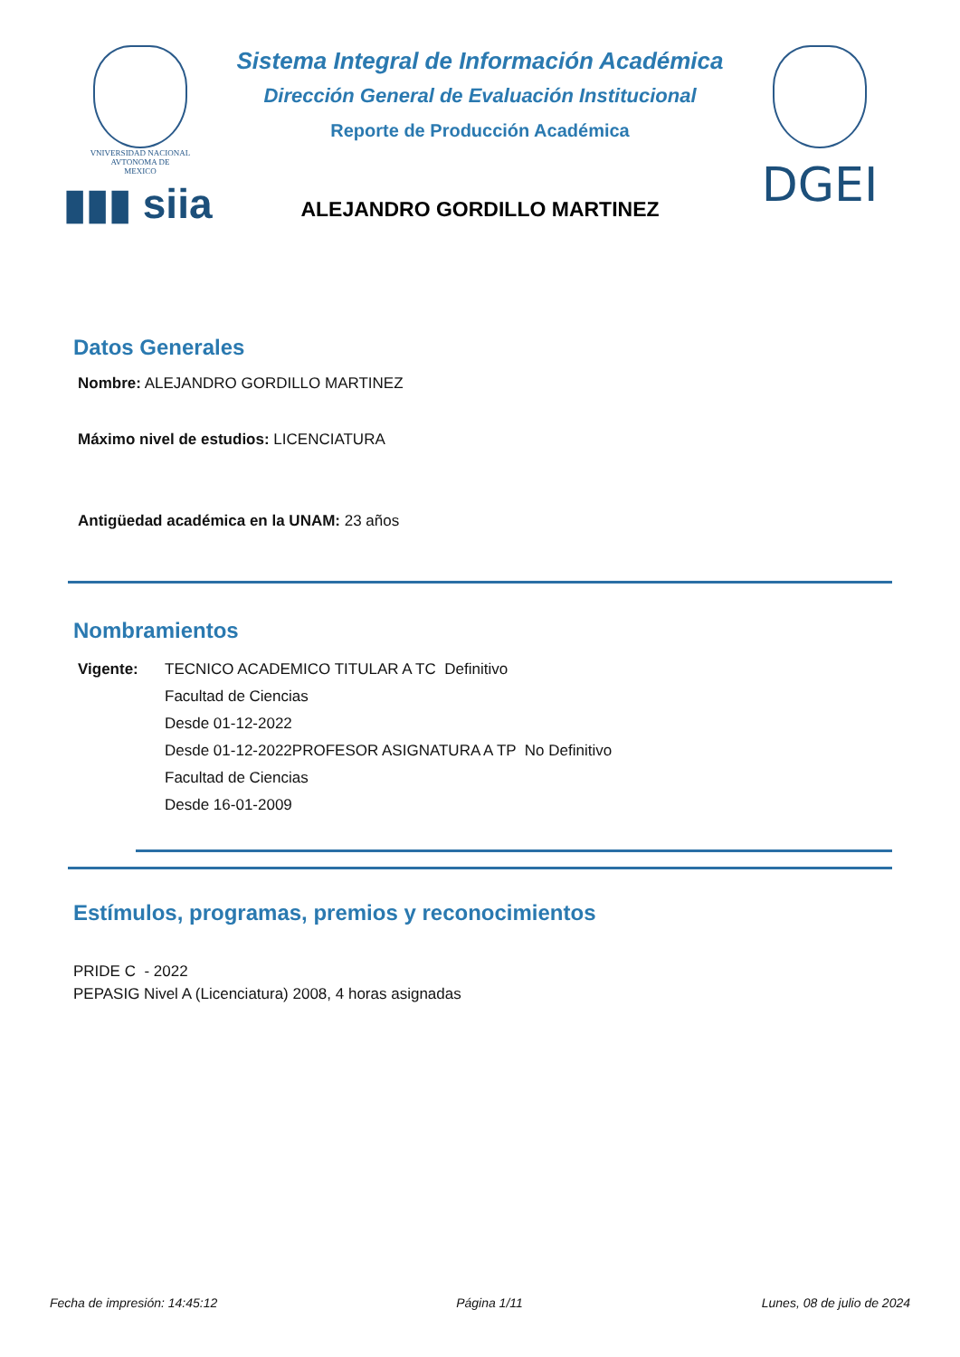VNIVERSIDAD NACIONAL
AVTONOMA DE
MEXICO
▮▮▮ siia
Sistema Integral de Información Académica
Dirección General de Evaluación Institucional
Reporte de Producción Académica
ALEJANDRO GORDILLO MARTINEZ
DGEI
Datos Generales
Nombre: ALEJANDRO GORDILLO MARTINEZ
Máximo nivel de estudios: LICENCIATURA
Antigüedad académica en la UNAM: 23 años
Nombramientos
Vigente: TECNICO ACADEMICO TITULAR A TC Definitivo
Facultad de Ciencias
Desde 01-12-2022
Desde 01-12-2022PROFESOR ASIGNATURA A TP No Definitivo
Facultad de Ciencias
Desde 16-01-2009
Estímulos, programas, premios y reconocimientos
PRIDE C - 2022
PEPASIG Nivel A (Licenciatura) 2008, 4 horas asignadas
Fecha de impresión: 14:45:12 Página 1/11 Lunes, 08 de julio de 2024